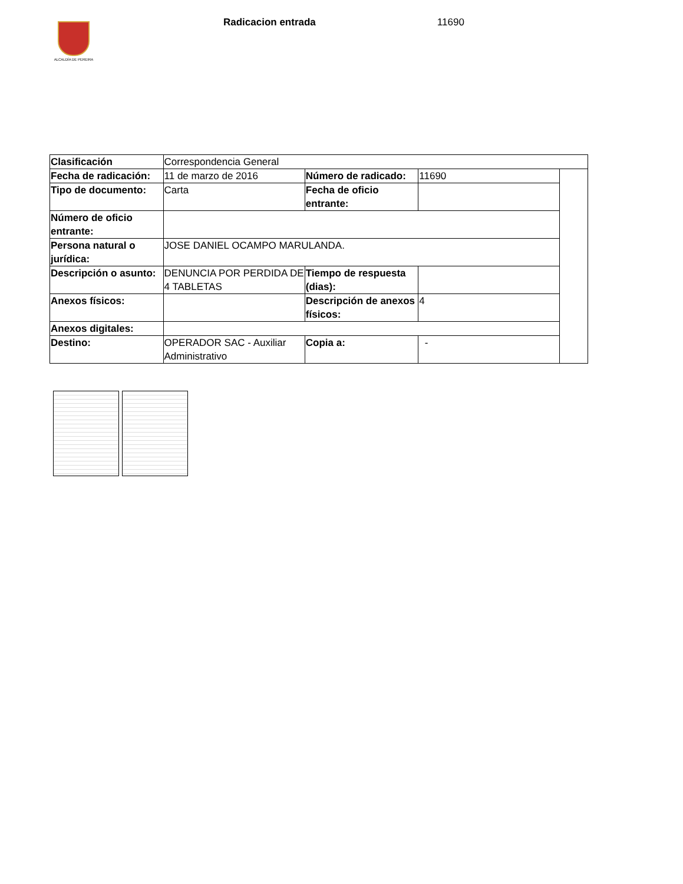ALCALDÍA DE PEREIRA
Radicacion entrada 11690
| Clasificación | Correspondencia General | | | |
| Fecha de radicación: | 11 de marzo de 2016 | Número de radicado: | 11690 | |
| Tipo de documento: | Carta | Fecha de oficio entrante: | | |
| Número de oficio entrante: | | | | |
| Persona natural o jurídica: | JOSE DANIEL OCAMPO MARULANDA. | | | |
| Descripción o asunto: | DENUNCIA POR PERDIDA DE 4 TABLETAS | Tiempo de respuesta (dias): | | |
| Anexos físicos: | | Descripción de anexos físicos: | 4 | |
| Anexos digitales: | | | | |
| Destino: | OPERADOR SAC - Auxiliar Administrativo | Copia a: | - | |